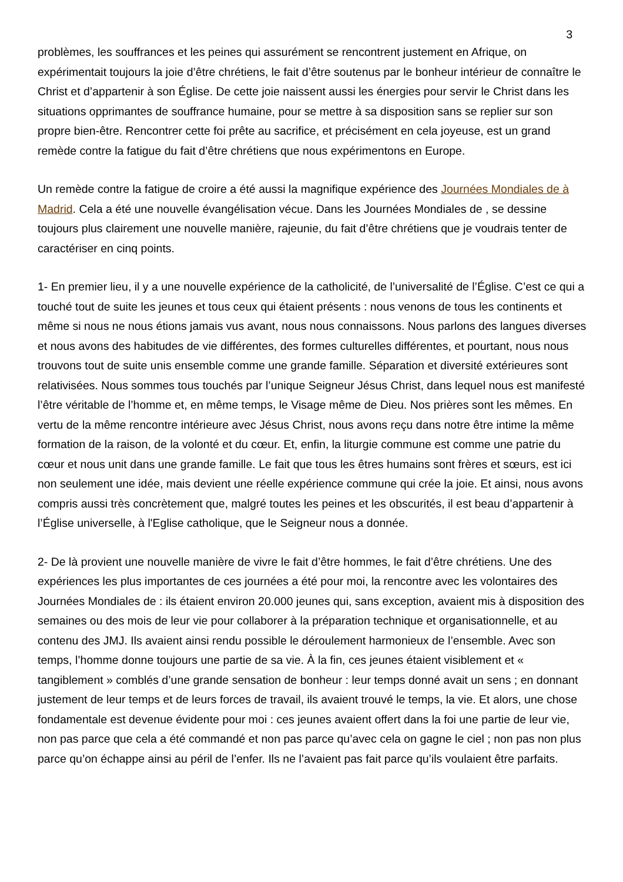3
problèmes, les souffrances et les peines qui assurément se rencontrent justement en Afrique, on expérimentait toujours la joie d’être chrétiens, le fait d’être soutenus par le bonheur intérieur de connaître le Christ et d’appartenir à son Église. De cette joie naissent aussi les énergies pour servir le Christ dans les situations opprimantes de souffrance humaine, pour se mettre à sa disposition sans se replier sur son propre bien-être. Rencontrer cette foi prête au sacrifice, et précisément en cela joyeuse, est un grand remède contre la fatigue du fait d’être chrétiens que nous expérimentons en Europe.
Un remède contre la fatigue de croire a été aussi la magnifique expérience des Journées Mondiales de à Madrid. Cela a été une nouvelle évangélisation vécue. Dans les Journées Mondiales de , se dessine toujours plus clairement une nouvelle manière, rajeunie, du fait d’être chrétiens que je voudrais tenter de caractériser en cinq points.
1- En premier lieu, il y a une nouvelle expérience de la catholicité, de l’universalité de l’Église. C’est ce qui a touché tout de suite les jeunes et tous ceux qui étaient présents : nous venons de tous les continents et même si nous ne nous étions jamais vus avant, nous nous connaissons. Nous parlons des langues diverses et nous avons des habitudes de vie différentes, des formes culturelles différentes, et pourtant, nous nous trouvons tout de suite unis ensemble comme une grande famille. Séparation et diversité extérieures sont relativisées. Nous sommes tous touchés par l’unique Seigneur Jésus Christ, dans lequel nous est manifesté l’être véritable de l’homme et, en même temps, le Visage même de Dieu. Nos prières sont les mêmes. En vertu de la même rencontre intérieure avec Jésus Christ, nous avons reçu dans notre être intime la même formation de la raison, de la volonté et du cœur. Et, enfin, la liturgie commune est comme une patrie du cœur et nous unit dans une grande famille. Le fait que tous les êtres humains sont frères et sœurs, est ici non seulement une idée, mais devient une réelle expérience commune qui crée la joie. Et ainsi, nous avons compris aussi très concrètement que, malgré toutes les peines et les obscurités, il est beau d’appartenir à l’Église universelle, à l'Eglise catholique, que le Seigneur nous a donnée.
2- De là provient une nouvelle manière de vivre le fait d’être hommes, le fait d’être chrétiens. Une des expériences les plus importantes de ces journées a été pour moi, la rencontre avec les volontaires des Journées Mondiales de : ils étaient environ 20.000 jeunes qui, sans exception, avaient mis à disposition des semaines ou des mois de leur vie pour collaborer à la préparation technique et organisationnelle, et au contenu des JMJ. Ils avaient ainsi rendu possible le déroulement harmonieux de l’ensemble. Avec son temps, l’homme donne toujours une partie de sa vie. À la fin, ces jeunes étaient visiblement et « tangiblement » comblés d’une grande sensation de bonheur : leur temps donné avait un sens ; en donnant justement de leur temps et de leurs forces de travail, ils avaient trouvé le temps, la vie. Et alors, une chose fondamentale est devenue évidente pour moi : ces jeunes avaient offert dans la foi une partie de leur vie, non pas parce que cela a été commandé et non pas parce qu’avec cela on gagne le ciel ; non pas non plus parce qu’on échappe ainsi au péril de l’enfer. Ils ne l’avaient pas fait parce qu’ils voulaient être parfaits.